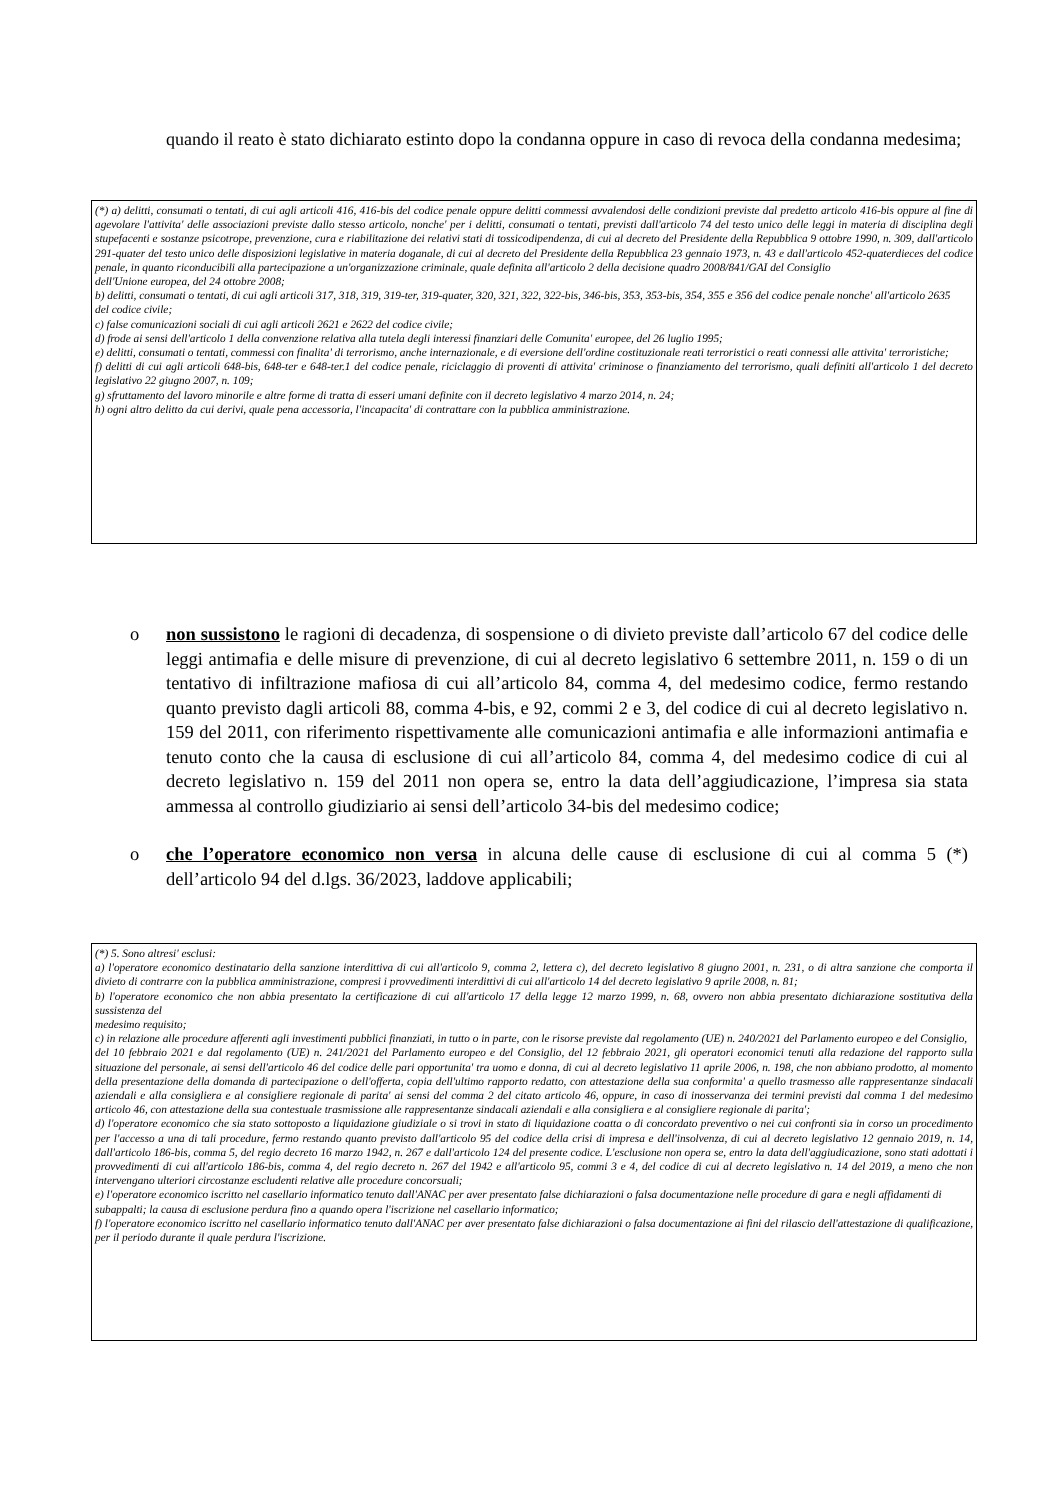quando il reato è stato dichiarato estinto dopo la condanna oppure in caso di revoca della condanna medesima;
(*) a) delitti, consumati o tentati, di cui agli articoli 416, 416-bis del codice penale oppure delitti commessi avvalendosi delle condizioni previste dal predetto articolo 416-bis oppure al fine di agevolare l'attivita' delle associazioni previste dallo stesso articolo, nonche' per i delitti, consumati o tentati, previsti dall'articolo 74 del testo unico delle leggi in materia di disciplina degli stupefacenti e sostanze psicotrope, prevenzione, cura e riabilitazione dei relativi stati di tossicodipendenza, di cui al decreto del Presidente della Repubblica 9 ottobre 1990, n. 309, dall'articolo 291-quater del testo unico delle disposizioni legislative in materia doganale, di cui al decreto del Presidente della Repubblica 23 gennaio 1973, n. 43 e dall'articolo 452-quaterdieces del codice penale, in quanto riconducibili alla partecipazione a un'organizzazione criminale, quale definita all'articolo 2 della decisione quadro 2008/841/GAI del Consiglio
dell'Unione europea, del 24 ottobre 2008;
b) delitti, consumati o tentati, di cui agli articoli 317, 318, 319, 319-ter, 319-quater, 320, 321, 322, 322-bis, 346-bis, 353, 353-bis, 354, 355 e 356 del codice penale nonche' all'articolo 2635
del codice civile;
c) false comunicazioni sociali di cui agli articoli 2621 e 2622 del codice civile;
d) frode ai sensi dell'articolo 1 della convenzione relativa alla tutela degli interessi finanziari delle Comunita' europee, del 26 luglio 1995;
e) delitti, consumati o tentati, commessi con finalita' di terrorismo, anche internazionale, e di eversione dell'ordine costituzionale reati terroristici o reati connessi alle attivita' terroristiche;
f) delitti di cui agli articoli 648-bis, 648-ter e 648-ter.1 del codice penale, riciclaggio di proventi di attivita' criminose o finanziamento del terrorismo, quali definiti all'articolo 1 del decreto legislativo 22 giugno 2007, n. 109;
g) sfruttamento del lavoro minorile e altre forme di tratta di esseri umani definite con il decreto legislativo 4 marzo 2014, n. 24;
h) ogni altro delitto da cui derivi, quale pena accessoria, l'incapacita' di contrattare con la pubblica amministrazione.
o non sussistono le ragioni di decadenza, di sospensione o di divieto previste dall’articolo 67 del codice delle leggi antimafia e delle misure di prevenzione, di cui al decreto legislativo 6 settembre 2011, n. 159 o di un tentativo di infiltrazione mafiosa di cui all’articolo 84, comma 4, del medesimo codice, fermo restando quanto previsto dagli articoli 88, comma 4-bis, e 92, commi 2 e 3, del codice di cui al decreto legislativo n. 159 del 2011, con riferimento rispettivamente alle comunicazioni antimafia e alle informazioni antimafia e tenuto conto che la causa di esclusione di cui all’articolo 84, comma 4, del medesimo codice di cui al decreto legislativo n. 159 del 2011 non opera se, entro la data dell’aggiudicazione, l’impresa sia stata ammessa al controllo giudiziario ai sensi dell’articolo 34-bis del medesimo codice;
o che l’operatore economico non versa in alcuna delle cause di esclusione di cui al comma 5 (*) dell’articolo 94 del d.lgs. 36/2023, laddove applicabili;
(*) 5. Sono altresi' esclusi:
a) l'operatore economico destinatario della sanzione interdittiva di cui all'articolo 9, comma 2, lettera c), del decreto legislativo 8 giugno 2001, n. 231, o di altra sanzione che comporta il divieto di contrarre con la pubblica amministrazione, compresi i provvedimenti interdittivi di cui all'articolo 14 del decreto legislativo 9 aprile 2008, n. 81;
b) l'operatore economico che non abbia presentato la certificazione di cui all'articolo 17 della legge 12 marzo 1999, n. 68, ovvero non abbia presentato dichiarazione sostitutiva della sussistenza del
medesimo requisito;
c) in relazione alle procedure afferenti agli investimenti pubblici finanziati, in tutto o in parte, con le risorse previste dal regolamento (UE) n. 240/2021 del Parlamento europeo e del Consiglio,
del 10 febbraio 2021 e dal regolamento (UE) n. 241/2021 del Parlamento europeo e del Consiglio, del 12 febbraio 2021, gli operatori economici tenuti alla redazione del rapporto sulla situazione del personale, ai sensi dell'articolo 46 del codice delle pari opportunita' tra uomo e donna, di cui al decreto legislativo 11 aprile 2006, n. 198, che non abbiano prodotto, al momento della presentazione della domanda di partecipazione o dell'offerta, copia dell'ultimo rapporto redatto, con attestazione della sua conformita' a quello trasmesso alle rappresentanze sindacali aziendali e alla consigliera e al consigliere regionale di parita' ai sensi del comma 2 del citato articolo 46, oppure, in caso di inosservanza dei termini previsti dal comma 1 del medesimo articolo 46, con attestazione della sua contestuale trasmissione alle rappresentanze sindacali aziendali e alla consigliera e al consigliere regionale di parita';
d) l'operatore economico che sia stato sottoposto a liquidazione giudiziale o si trovi in stato di liquidazione coatta o di concordato preventivo o nei cui confronti sia in corso un procedimento per l'accesso a una di tali procedure, fermo restando quanto previsto dall'articolo 95 del codice della crisi di impresa e dell'insolvenza, di cui al decreto legislativo 12 gennaio 2019, n. 14, dall'articolo 186-bis, comma 5, del regio decreto 16 marzo 1942, n. 267 e dall'articolo 124 del presente codice. L'esclusione non opera se, entro la data dell'aggiudicazione, sono stati adottati i provvedimenti di cui all'articolo 186-bis, comma 4, del regio decreto n. 267 del 1942 e all'articolo 95, commi 3 e 4, del codice di cui al decreto legislativo n. 14 del 2019, a meno che non intervengano ulteriori circostanze escludenti relative alle procedure concorsuali;
e) l'operatore economico iscritto nel casellario informatico tenuto dall'ANAC per aver presentato false dichiarazioni o falsa documentazione nelle procedure di gara e negli affidamenti di
subappalti; la causa di esclusione perdura fino a quando opera l'iscrizione nel casellario informatico;
f) l'operatore economico iscritto nel casellario informatico tenuto dall'ANAC per aver presentato false dichiarazioni o falsa documentazione ai fini del rilascio dell'attestazione di qualificazione, per il periodo durante il quale perdura l'iscrizione.